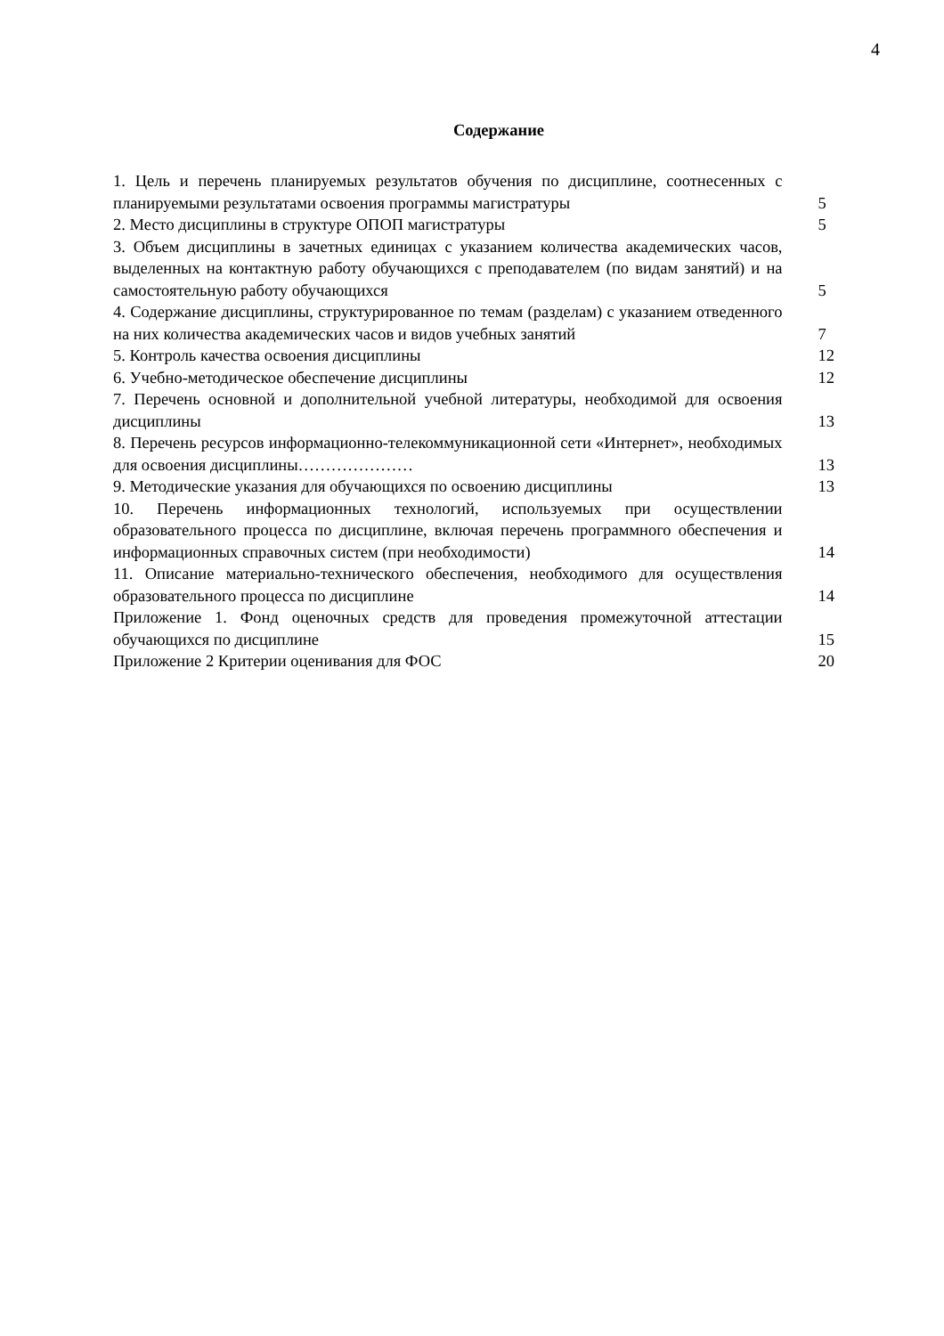4
Содержание
| 1. Цель и перечень планируемых результатов обучения по дисциплине, соотнесенных с планируемыми результатами освоения программы магистратуры | 5 |
| 2. Место дисциплины в структуре ОПОП магистратуры | 5 |
| 3. Объем дисциплины в зачетных единицах с указанием количества академических часов, выделенных на контактную работу обучающихся с преподавателем (по видам занятий) и на самостоятельную работу обучающихся | 5 |
| 4. Содержание дисциплины, структурированное по темам (разделам) с указанием отведенного на них количества академических часов и видов учебных занятий | 7 |
| 5. Контроль качества освоения дисциплины | 12 |
| 6. Учебно-методическое обеспечение дисциплины | 12 |
| 7. Перечень основной и дополнительной учебной литературы, необходимой для освоения дисциплины | 13 |
| 8. Перечень ресурсов информационно-телекоммуникационной сети «Интернет», необходимых для освоения дисциплины………………… | 13 |
| 9. Методические указания для обучающихся по освоению дисциплины | 13 |
| 10. Перечень информационных технологий, используемых при осуществлении образовательного процесса по дисциплине, включая перечень программного обеспечения и информационных справочных систем (при необходимости) | 14 |
| 11. Описание материально-технического обеспечения, необходимого для осуществления образовательного процесса по дисциплине | 14 |
| Приложение 1. Фонд оценочных средств для проведения промежуточной аттестации обучающихся по дисциплине | 15 |
| Приложение 2 Критерии оценивания для ФОС | 20 |